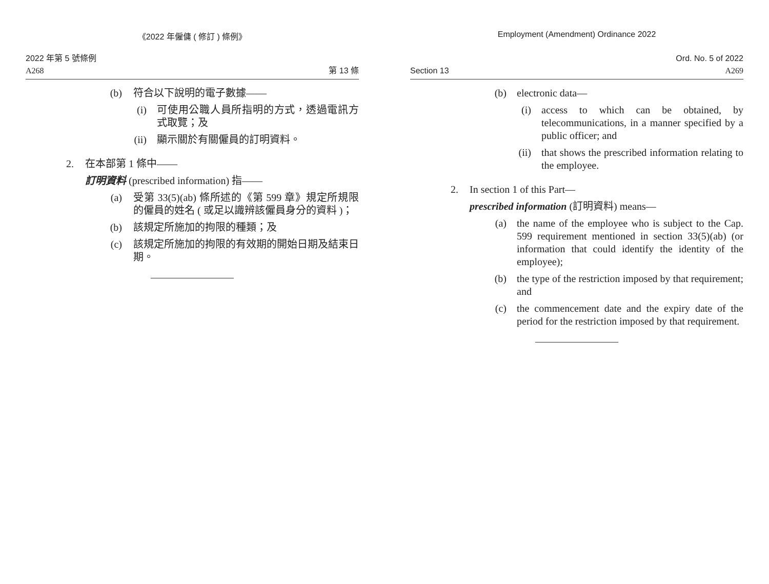《2022 年僱傭 ( 修訂 ) 條例》
2022 年第 5 號條例
A268 第 13 條
(b) 符合以下說明的電子數據——
(i) 可使用公職人員所指明的方式，透過電訊方式取覽；及
(ii) 顯示關於有關僱員的訂明資料。
2. 在本部第 1 條中——
訂明資料 (prescribed information) 指——
(a) 受第 33(5)(ab) 條所述的《第 599 章》規定所規限的僱員的姓名 ( 或足以識辨該僱員身分的資料 )；
(b) 該規定所施加的拘限的種類；及
(c) 該規定所施加的拘限的有效期的開始日期及結束日期。
Employment (Amendment) Ordinance 2022
Ord. No. 5 of 2022
Section 13 A269
(b) electronic data—
(i) access to which can be obtained, by telecommunications, in a manner specified by a public officer; and
(ii) that shows the prescribed information relating to the employee.
2. In section 1 of this Part—
prescribed information (訂明資料) means—
(a) the name of the employee who is subject to the Cap. 599 requirement mentioned in section 33(5)(ab) (or information that could identify the identity of the employee);
(b) the type of the restriction imposed by that requirement; and
(c) the commencement date and the expiry date of the period for the restriction imposed by that requirement.